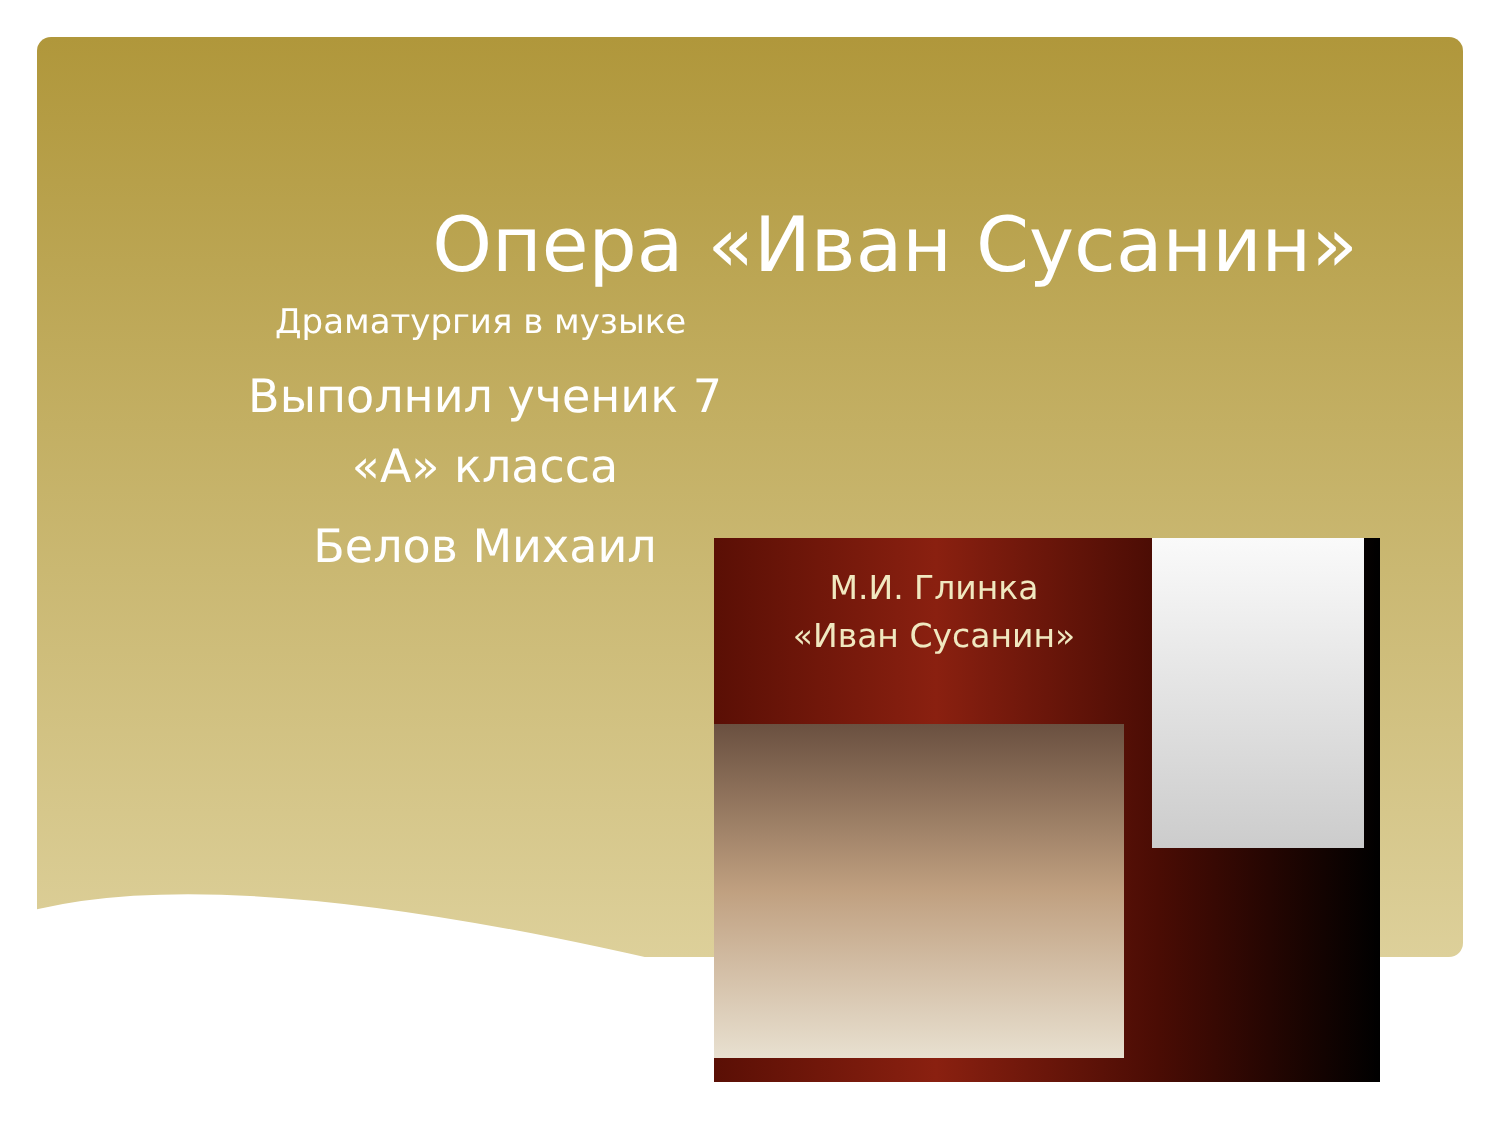Опера «Иван Сусанин»
Драматургия в музыке
Выполнил ученик 7 «А» класса
Белов Михаил
М.И. Глинка
«Иван Сусанин»